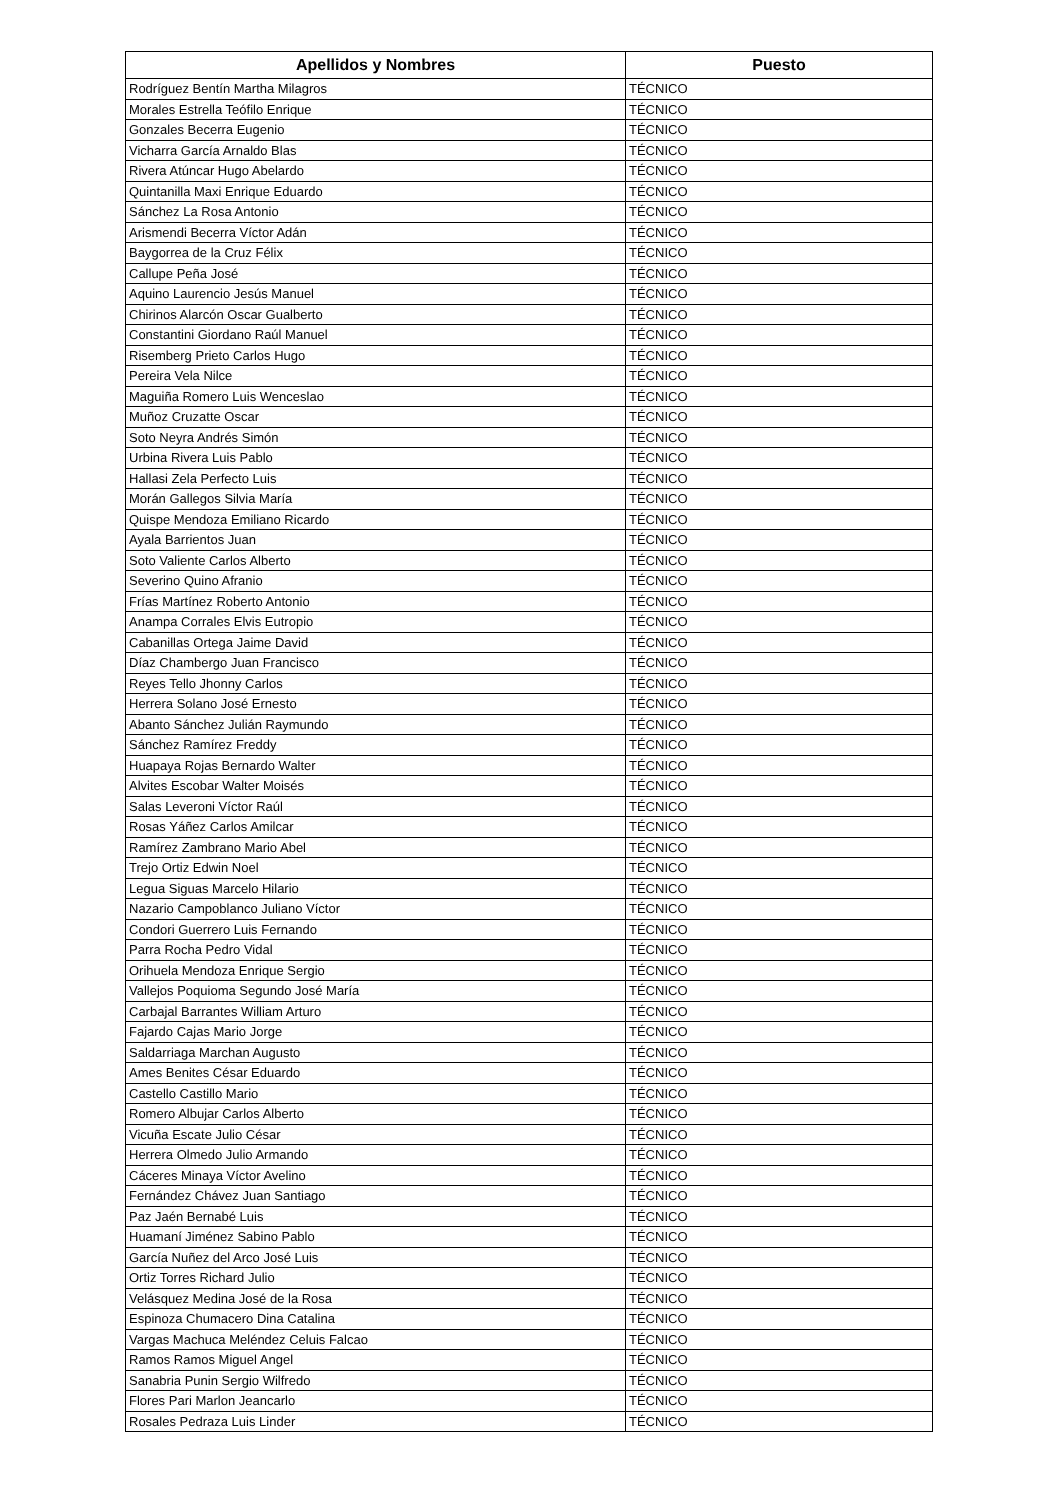| Apellidos y Nombres | Puesto |
| --- | --- |
| Rodríguez Bentín Martha Milagros | TÉCNICO |
| Morales Estrella Teófilo Enrique | TÉCNICO |
| Gonzales Becerra Eugenio | TÉCNICO |
| Vicharra García Arnaldo Blas | TÉCNICO |
| Rivera Atúncar Hugo Abelardo | TÉCNICO |
| Quintanilla Maxi Enrique Eduardo | TÉCNICO |
| Sánchez La Rosa Antonio | TÉCNICO |
| Arismendi Becerra Víctor Adán | TÉCNICO |
| Baygorrea de la Cruz Félix | TÉCNICO |
| Callupe Peña José | TÉCNICO |
| Aquino Laurencio Jesús Manuel | TÉCNICO |
| Chirinos Alarcón Oscar Gualberto | TÉCNICO |
| Constantini Giordano Raúl Manuel | TÉCNICO |
| Risemberg Prieto Carlos Hugo | TÉCNICO |
| Pereira Vela Nilce | TÉCNICO |
| Maguiña Romero Luis Wenceslao | TÉCNICO |
| Muñoz Cruzatte Oscar | TÉCNICO |
| Soto Neyra Andrés Simón | TÉCNICO |
| Urbina Rivera Luis Pablo | TÉCNICO |
| Hallasi Zela Perfecto Luis | TÉCNICO |
| Morán Gallegos Silvia María | TÉCNICO |
| Quispe Mendoza Emiliano Ricardo | TÉCNICO |
| Ayala Barrientos Juan | TÉCNICO |
| Soto Valiente Carlos Alberto | TÉCNICO |
| Severino Quino Afranio | TÉCNICO |
| Frías Martínez Roberto Antonio | TÉCNICO |
| Anampa Corrales Elvis Eutropio | TÉCNICO |
| Cabanillas Ortega Jaime David | TÉCNICO |
| Díaz Chambergo Juan Francisco | TÉCNICO |
| Reyes Tello Jhonny Carlos | TÉCNICO |
| Herrera Solano José Ernesto | TÉCNICO |
| Abanto Sánchez Julián Raymundo | TÉCNICO |
| Sánchez Ramírez Freddy | TÉCNICO |
| Huapaya Rojas Bernardo Walter | TÉCNICO |
| Alvites Escobar Walter Moisés | TÉCNICO |
| Salas Leveroni Víctor Raúl | TÉCNICO |
| Rosas Yáñez Carlos Amilcar | TÉCNICO |
| Ramírez Zambrano Mario Abel | TÉCNICO |
| Trejo Ortiz Edwin Noel | TÉCNICO |
| Legua Siguas Marcelo Hilario | TÉCNICO |
| Nazario Campoblanco Juliano Víctor | TÉCNICO |
| Condori Guerrero Luis Fernando | TÉCNICO |
| Parra Rocha Pedro Vidal | TÉCNICO |
| Orihuela Mendoza Enrique Sergio | TÉCNICO |
| Vallejos Poquioma Segundo José María | TÉCNICO |
| Carbajal Barrantes William Arturo | TÉCNICO |
| Fajardo Cajas Mario Jorge | TÉCNICO |
| Saldarriaga Marchan Augusto | TÉCNICO |
| Ames Benites César Eduardo | TÉCNICO |
| Castello Castillo Mario | TÉCNICO |
| Romero Albujar Carlos Alberto | TÉCNICO |
| Vicuña Escate Julio César | TÉCNICO |
| Herrera Olmedo Julio Armando | TÉCNICO |
| Cáceres Minaya Víctor Avelino | TÉCNICO |
| Fernández Chávez Juan Santiago | TÉCNICO |
| Paz Jaén Bernabé Luis | TÉCNICO |
| Huamaní Jiménez Sabino Pablo | TÉCNICO |
| García Nuñez del Arco José Luis | TÉCNICO |
| Ortiz Torres Richard Julio | TÉCNICO |
| Velásquez Medina José de la Rosa | TÉCNICO |
| Espinoza Chumacero Dina Catalina | TÉCNICO |
| Vargas Machuca Meléndez Celuis Falcao | TÉCNICO |
| Ramos Ramos Miguel Angel | TÉCNICO |
| Sanabria Punin Sergio Wilfredo | TÉCNICO |
| Flores Pari Marlon Jeancarlo | TÉCNICO |
| Rosales Pedraza Luis Linder | TÉCNICO |